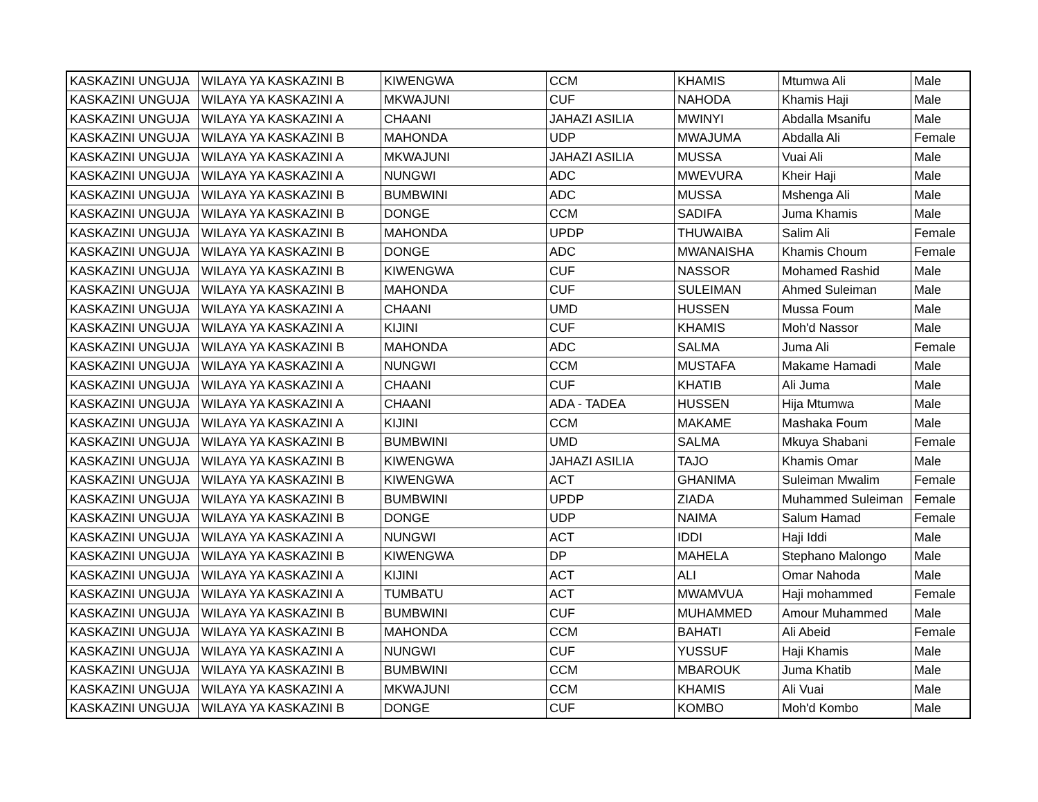| KASKAZINI UNGUJA | WILAYA YA KASKAZINI B | KIWENGWA | CCM | KHAMIS | Mtumwa Ali | Male |
| KASKAZINI UNGUJA | WILAYA YA KASKAZINI A | MKWAJUNI | CUF | NAHODA | Khamis Haji | Male |
| KASKAZINI UNGUJA | WILAYA YA KASKAZINI A | CHAANI | JAHAZI ASILIA | MWINYI | Abdalla Msanifu | Male |
| KASKAZINI UNGUJA | WILAYA YA KASKAZINI B | MAHONDA | UDP | MWAJUMA | Abdalla Ali | Female |
| KASKAZINI UNGUJA | WILAYA YA KASKAZINI A | MKWAJUNI | JAHAZI ASILIA | MUSSA | Vuai Ali | Male |
| KASKAZINI UNGUJA | WILAYA YA KASKAZINI A | NUNGWI | ADC | MWEVURA | Kheir Haji | Male |
| KASKAZINI UNGUJA | WILAYA YA KASKAZINI B | BUMBWINI | ADC | MUSSA | Mshenga Ali | Male |
| KASKAZINI UNGUJA | WILAYA YA KASKAZINI B | DONGE | CCM | SADIFA | Juma Khamis | Male |
| KASKAZINI UNGUJA | WILAYA YA KASKAZINI B | MAHONDA | UPDP | THUWAIBA | Salim Ali | Female |
| KASKAZINI UNGUJA | WILAYA YA KASKAZINI B | DONGE | ADC | MWANAISHA | Khamis Choum | Female |
| KASKAZINI UNGUJA | WILAYA YA KASKAZINI B | KIWENGWA | CUF | NASSOR | Mohamed Rashid | Male |
| KASKAZINI UNGUJA | WILAYA YA KASKAZINI B | MAHONDA | CUF | SULEIMAN | Ahmed Suleiman | Male |
| KASKAZINI UNGUJA | WILAYA YA KASKAZINI A | CHAANI | UMD | HUSSEN | Mussa Foum | Male |
| KASKAZINI UNGUJA | WILAYA YA KASKAZINI A | KIJINI | CUF | KHAMIS | Moh'd Nassor | Male |
| KASKAZINI UNGUJA | WILAYA YA KASKAZINI B | MAHONDA | ADC | SALMA | Juma Ali | Female |
| KASKAZINI UNGUJA | WILAYA YA KASKAZINI A | NUNGWI | CCM | MUSTAFA | Makame Hamadi | Male |
| KASKAZINI UNGUJA | WILAYA YA KASKAZINI A | CHAANI | CUF | KHATIB | Ali Juma | Male |
| KASKAZINI UNGUJA | WILAYA YA KASKAZINI A | CHAANI | ADA - TADEA | HUSSEN | Hija Mtumwa | Male |
| KASKAZINI UNGUJA | WILAYA YA KASKAZINI A | KIJINI | CCM | MAKAME | Mashaka Foum | Male |
| KASKAZINI UNGUJA | WILAYA YA KASKAZINI B | BUMBWINI | UMD | SALMA | Mkuya Shabani | Female |
| KASKAZINI UNGUJA | WILAYA YA KASKAZINI B | KIWENGWA | JAHAZI ASILIA | TAJO | Khamis Omar | Male |
| KASKAZINI UNGUJA | WILAYA YA KASKAZINI B | KIWENGWA | ACT | GHANIMA | Suleiman Mwalim | Female |
| KASKAZINI UNGUJA | WILAYA YA KASKAZINI B | BUMBWINI | UPDP | ZIADA | Muhammed Suleiman | Female |
| KASKAZINI UNGUJA | WILAYA YA KASKAZINI B | DONGE | UDP | NAIMA | Salum Hamad | Female |
| KASKAZINI UNGUJA | WILAYA YA KASKAZINI A | NUNGWI | ACT | IDDI | Haji Iddi | Male |
| KASKAZINI UNGUJA | WILAYA YA KASKAZINI B | KIWENGWA | DP | MAHELA | Stephano Malongo | Male |
| KASKAZINI UNGUJA | WILAYA YA KASKAZINI A | KIJINI | ACT | ALI | Omar Nahoda | Male |
| KASKAZINI UNGUJA | WILAYA YA KASKAZINI A | TUMBATU | ACT | MWAMVUA | Haji mohammed | Female |
| KASKAZINI UNGUJA | WILAYA YA KASKAZINI B | BUMBWINI | CUF | MUHAMMED | Amour Muhammed | Male |
| KASKAZINI UNGUJA | WILAYA YA KASKAZINI B | MAHONDA | CCM | BAHATI | Ali Abeid | Female |
| KASKAZINI UNGUJA | WILAYA YA KASKAZINI A | NUNGWI | CUF | YUSSUF | Haji Khamis | Male |
| KASKAZINI UNGUJA | WILAYA YA KASKAZINI B | BUMBWINI | CCM | MBAROUK | Juma Khatib | Male |
| KASKAZINI UNGUJA | WILAYA YA KASKAZINI A | MKWAJUNI | CCM | KHAMIS | Ali Vuai | Male |
| KASKAZINI UNGUJA | WILAYA YA KASKAZINI B | DONGE | CUF | KOMBO | Moh'd Kombo | Male |